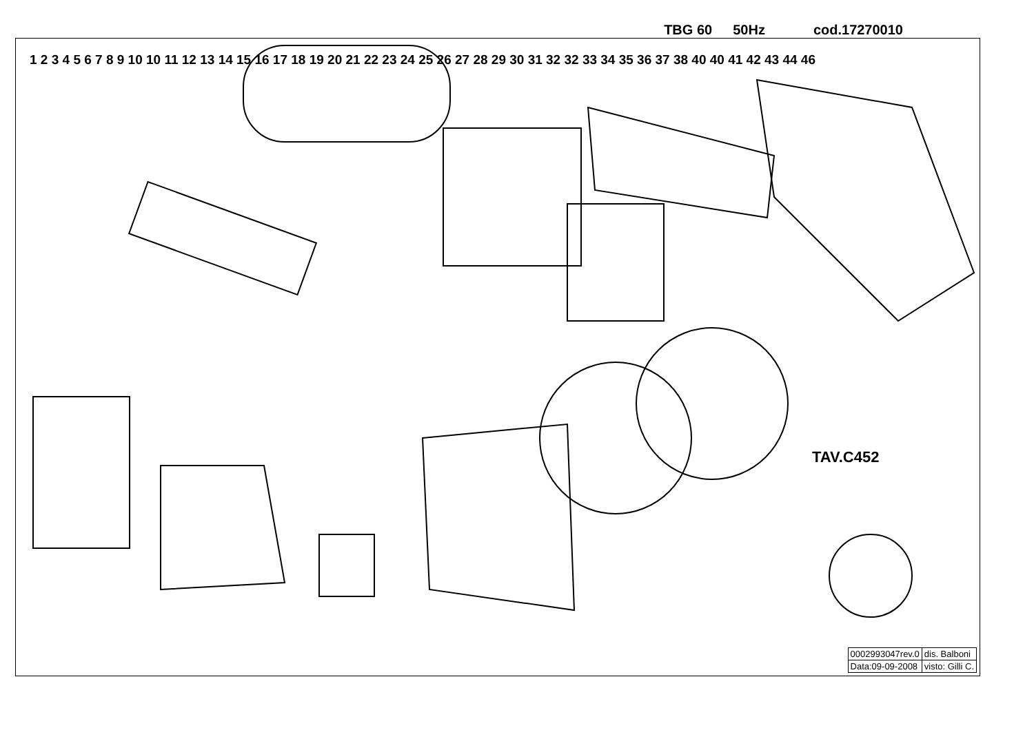TBG 60 50Hz cod.17270010
1 2 3 4 5 6 7 8 9 10 10 11 12 13 14 15 16 17 18 19 20 21 22 23 24 25 26 27 28 29 30 31 32 32 33 34 35 36 37 38 40 40 41 42 43 44 46
TAV.C452
| 0002993047rev.0 | dis. Balboni |
| Data:09-09-2008 | visto: Gilli C. |